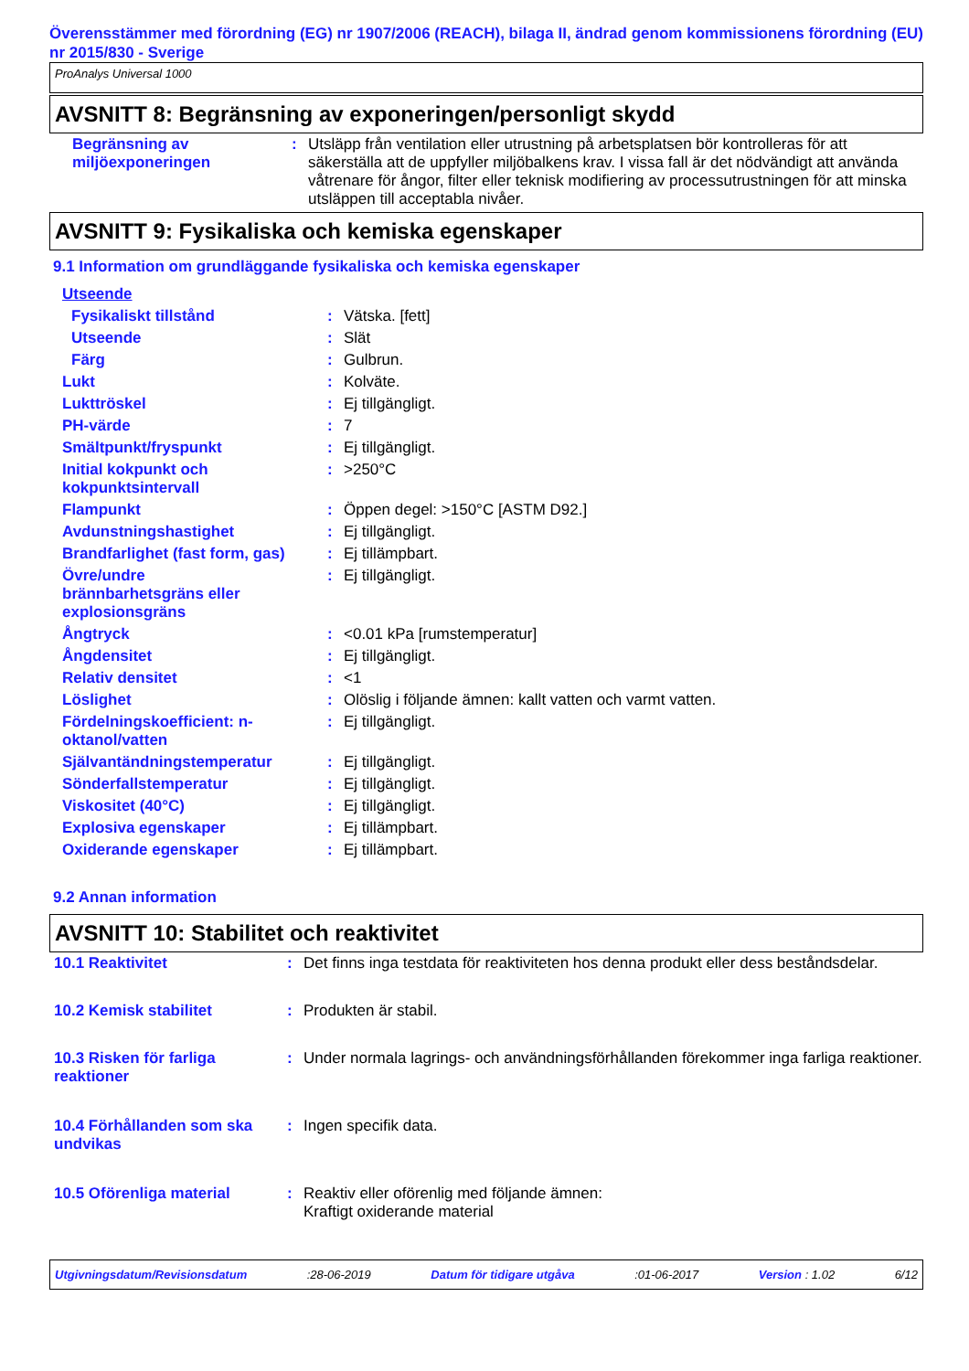Överensstämmer med förordning (EG) nr 1907/2006 (REACH), bilaga II, ändrad genom kommissionens förordning (EU) nr 2015/830 - Sverige
ProAnalys Universal 1000
AVSNITT 8: Begränsning av exponeringen/personligt skydd
| Begränsning av miljöexponeringen | : | Utsläpp från ventilation eller utrustning på arbetsplatsen bör kontrolleras för att säkerställa att de uppfyller miljöbalkens krav. I vissa fall är det nödvändigt att använda våtrenare för ångor, filter eller teknisk modifiering av processutrustningen för att minska utsläppen till acceptabla nivåer. |
AVSNITT 9: Fysikaliska och kemiska egenskaper
9.1 Information om grundläggande fysikaliska och kemiska egenskaper
| Utseende | | |
| Fysikaliskt tillstånd | : | Vätska. [fett] |
| Utseende | : | Slät |
| Färg | : | Gulbrun. |
| Lukt | : | Kolväte. |
| Lukttröskel | : | Ej tillgängligt. |
| PH-värde | : | 7 |
| Smältpunkt/fryspunkt | : | Ej tillgängligt. |
| Initial kokpunkt och kokpunktsintervall | : | >250°C |
| Flampunkt | : | Öppen degel: >150°C [ASTM D92.] |
| Avdunstningshastighet | : | Ej tillgängligt. |
| Brandfarlighet (fast form, gas) | : | Ej tillämpbart. |
| Övre/undre brännbarhetsgräns eller explosionsgräns | : | Ej tillgängligt. |
| Ångtryck | : | <0.01 kPa [rumstemperatur] |
| Ångdensitet | : | Ej tillgängligt. |
| Relativ densitet | : | <1 |
| Löslighet | : | Olöslig i följande ämnen: kallt vatten och varmt vatten. |
| Fördelningskoefficient: n- oktanol/vatten | : | Ej tillgängligt. |
| Självantändningstemperatur | : | Ej tillgängligt. |
| Sönderfallstemperatur | : | Ej tillgängligt. |
| Viskositet (40°C) | : | Ej tillgängligt. |
| Explosiva egenskaper | : | Ej tillämpbart. |
| Oxiderande egenskaper | : | Ej tillämpbart. |
9.2 Annan information
AVSNITT 10: Stabilitet och reaktivitet
| 10.1 Reaktivitet | : | Det finns inga testdata för reaktiviteten hos denna produkt eller dess beståndsdelar. |
| 10.2 Kemisk stabilitet | : | Produkten är stabil. |
| 10.3 Risken för farliga reaktioner | : | Under normala lagrings- och användningsförhållanden förekommer inga farliga reaktioner. |
| 10.4 Förhållanden som ska undvikas | : | Ingen specifik data. |
| 10.5 Oförenliga material | : | Reaktiv eller oförenlig med följande ämnen: Kraftigt oxiderande material |
Utgivningsdatum/Revisionsdatum:28-06-2019 Datum för tidigare utgåva:01-06-2017 Version : 1.02 6/12